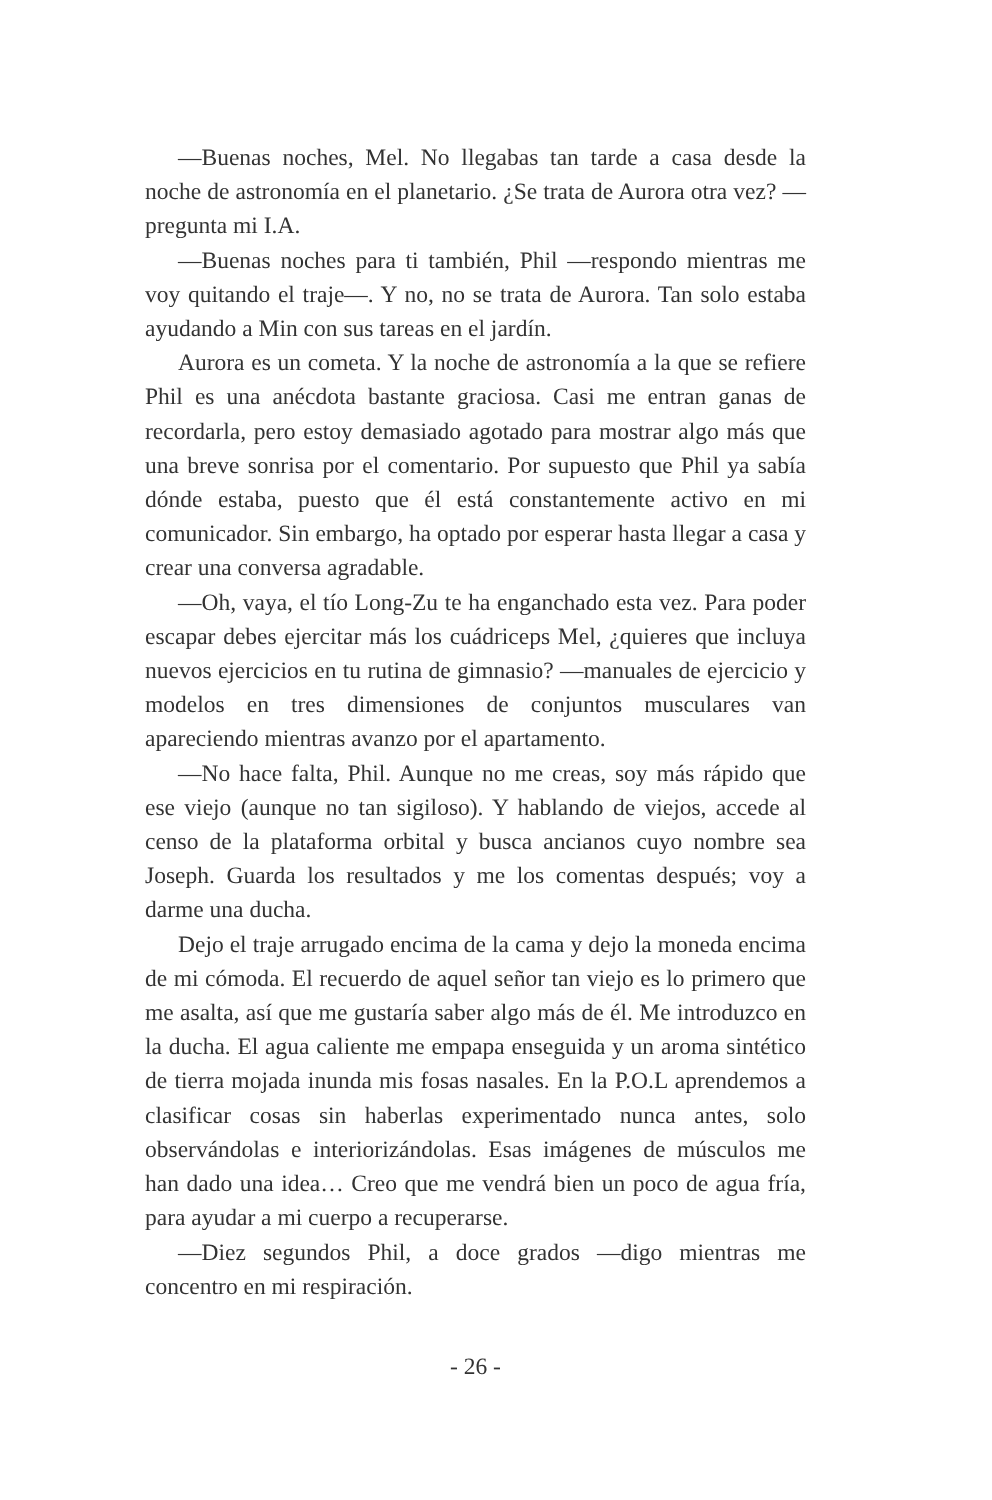—Buenas noches, Mel. No llegabas tan tarde a casa desde la noche de astronomía en el planetario. ¿Se trata de Aurora otra vez? —pregunta mi I.A.
—Buenas noches para ti también, Phil —respondo mientras me voy quitando el traje—. Y no, no se trata de Aurora. Tan solo estaba ayudando a Min con sus tareas en el jardín.
Aurora es un cometa. Y la noche de astronomía a la que se refiere Phil es una anécdota bastante graciosa. Casi me entran ganas de recordarla, pero estoy demasiado agotado para mostrar algo más que una breve sonrisa por el comentario. Por supuesto que Phil ya sabía dónde estaba, puesto que él está constantemente activo en mi comunicador. Sin embargo, ha optado por esperar hasta llegar a casa y crear una conversa agradable.
—Oh, vaya, el tío Long-Zu te ha enganchado esta vez. Para poder escapar debes ejercitar más los cuádriceps Mel, ¿quieres que incluya nuevos ejercicios en tu rutina de gimnasio? —manuales de ejercicio y modelos en tres dimensiones de conjuntos musculares van apareciendo mientras avanzo por el apartamento.
—No hace falta, Phil. Aunque no me creas, soy más rápido que ese viejo (aunque no tan sigiloso). Y hablando de viejos, accede al censo de la plataforma orbital y busca ancianos cuyo nombre sea Joseph. Guarda los resultados y me los comentas después; voy a darme una ducha.
Dejo el traje arrugado encima de la cama y dejo la moneda encima de mi cómoda. El recuerdo de aquel señor tan viejo es lo primero que me asalta, así que me gustaría saber algo más de él. Me introduzco en la ducha. El agua caliente me empapa enseguida y un aroma sintético de tierra mojada inunda mis fosas nasales. En la P.O.L aprendemos a clasificar cosas sin haberlas experimentado nunca antes, solo observándolas e interiorizándolas. Esas imágenes de músculos me han dado una idea… Creo que me vendrá bien un poco de agua fría, para ayudar a mi cuerpo a recuperarse.
—Diez segundos Phil, a doce grados —digo mientras me concentro en mi respiración.
- 26 -